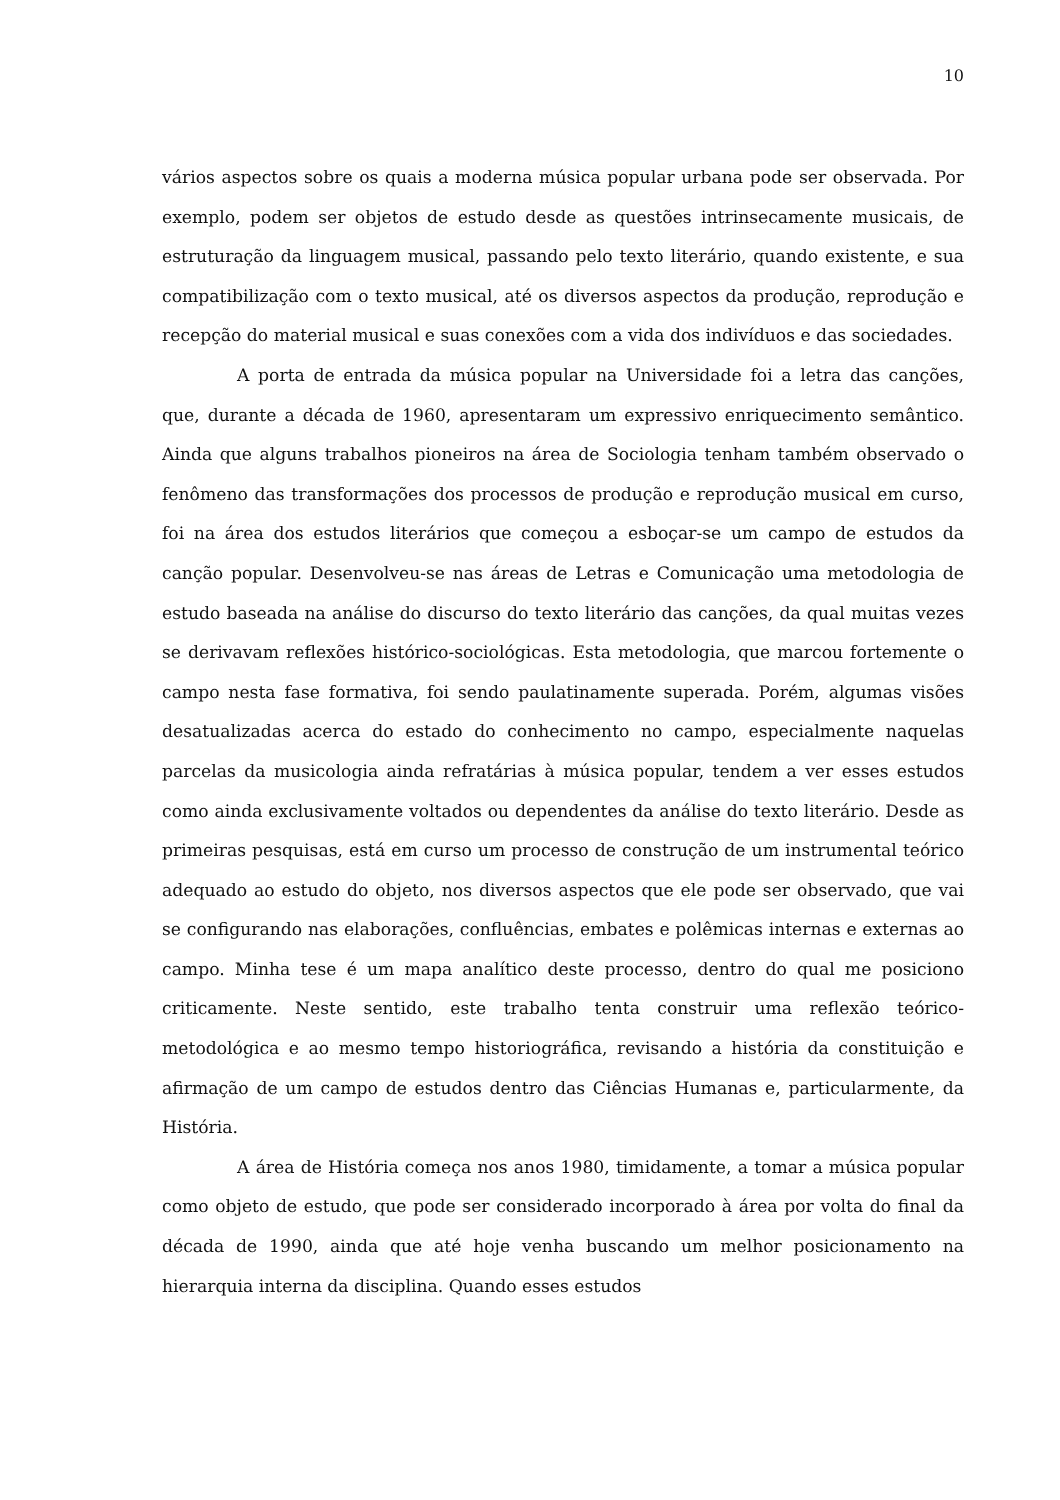10
vários aspectos sobre os quais a moderna música popular urbana pode ser observada. Por exemplo, podem ser objetos de estudo desde as questões intrinsecamente musicais, de estruturação da linguagem musical, passando pelo texto literário, quando existente, e sua compatibilização com o texto musical, até os diversos aspectos da produção, reprodução e recepção do material musical e suas conexões com a vida dos indivíduos e das sociedades.
A porta de entrada da música popular na Universidade foi a letra das canções, que, durante a década de 1960, apresentaram um expressivo enriquecimento semântico. Ainda que alguns trabalhos pioneiros na área de Sociologia tenham também observado o fenômeno das transformações dos processos de produção e reprodução musical em curso, foi na área dos estudos literários que começou a esboçar-se um campo de estudos da canção popular. Desenvolveu-se nas áreas de Letras e Comunicação uma metodologia de estudo baseada na análise do discurso do texto literário das canções, da qual muitas vezes se derivavam reflexões histórico-sociológicas. Esta metodologia, que marcou fortemente o campo nesta fase formativa, foi sendo paulatinamente superada. Porém, algumas visões desatualizadas acerca do estado do conhecimento no campo, especialmente naquelas parcelas da musicologia ainda refratárias à música popular, tendem a ver esses estudos como ainda exclusivamente voltados ou dependentes da análise do texto literário. Desde as primeiras pesquisas, está em curso um processo de construção de um instrumental teórico adequado ao estudo do objeto, nos diversos aspectos que ele pode ser observado, que vai se configurando nas elaborações, confluências, embates e polêmicas internas e externas ao campo. Minha tese é um mapa analítico deste processo, dentro do qual me posiciono criticamente. Neste sentido, este trabalho tenta construir uma reflexão teórico-metodológica e ao mesmo tempo historiográfica, revisando a história da constituição e afirmação de um campo de estudos dentro das Ciências Humanas e, particularmente, da História.
A área de História começa nos anos 1980, timidamente, a tomar a música popular como objeto de estudo, que pode ser considerado incorporado à área por volta do final da década de 1990, ainda que até hoje venha buscando um melhor posicionamento na hierarquia interna da disciplina. Quando esses estudos